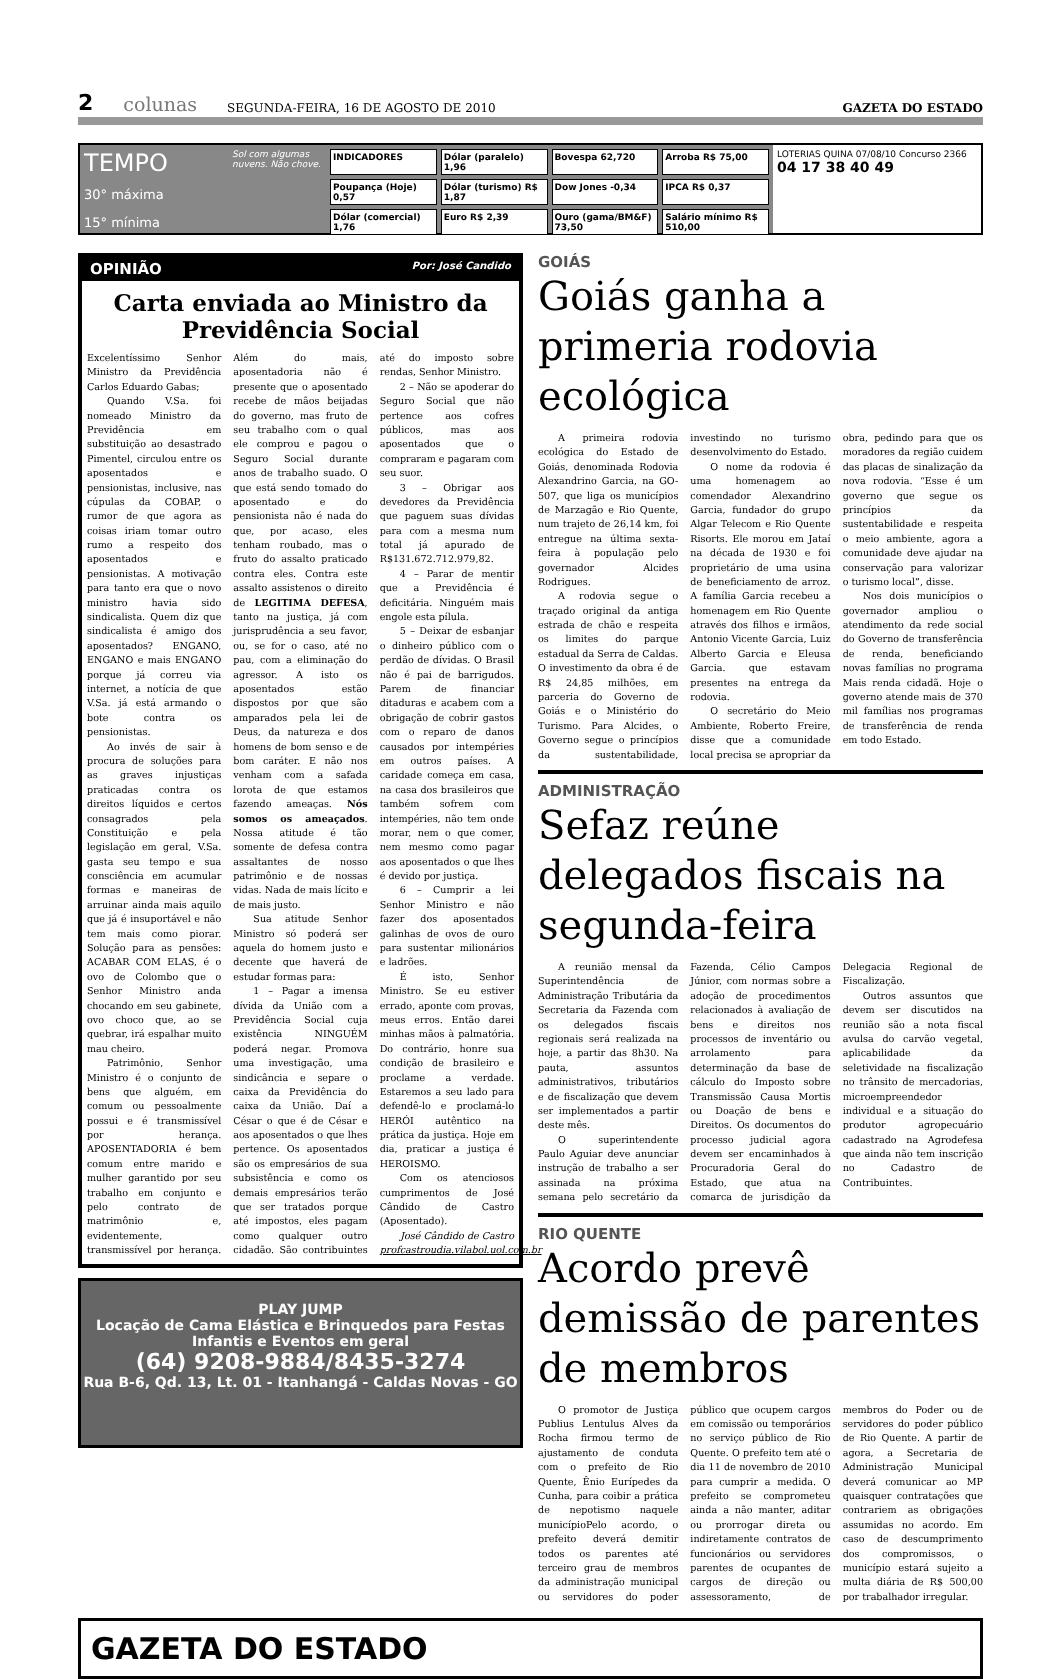2 colunas SEGUNDA-FEIRA, 16 DE AGOSTO DE 2010 GAZETA DO ESTADO
TEMPO
30° máxima
15° mínima
Sol com algumas nuvens. Não chove.
INDICADORES Dólar (paralelo) 1,96 Bovespa 62,720 Arroba R$ 75,00 Poupança (Hoje) 0,57 Dólar (turismo) R$ 1,87 Dow Jones -0,34 IPCA R$ 0,37 Dólar (comercial) 1,76 Euro R$ 2,39 Ouro (gama/BM&F) 73,50 Salário mínimo R$ 510,00
LOTERIAS QUINA 07/08/10 Concurso 2366
04 17 38 40 49
OPINIÃO Por: José Candido
Carta enviada ao Ministro da Previdência Social
Excelentíssimo Senhor Ministro da Previdência Carlos Eduardo Gabas;
Quando V.Sa. foi nomeado Ministro da Previdência em substituição ao desastrado Pimentel, circulou entre os aposentados e pensionistas, inclusive, nas cúpulas da COBAP, o rumor de que agora as coisas iriam tomar outro rumo a respeito dos aposentados e pensionistas. A motivação para tanto era que o novo ministro havia sido sindicalista. Quem diz que sindicalista é amigo dos aposentados? ENGANO, ENGANO e mais ENGANO porque já correu via internet, a notícia de que V.Sa. já está armando o bote contra os pensionistas.
Ao invés de sair à procura de soluções para as graves injustiças praticadas contra os direitos líquidos e certos consagrados pela Constituição e pela legislação em geral, V.Sa. gasta seu tempo e sua consciência em acumular formas e maneiras de arruinar ainda mais aquilo que já é insuportável e não tem mais como piorar. Solução para as pensões: ACABAR COM ELAS, é o ovo de Colombo que o Senhor Ministro anda chocando em seu gabinete, ovo choco que, ao se quebrar, irá espalhar muito mau cheiro.
Patrimônio, Senhor Ministro é o conjunto de bens que alguém, em comum ou pessoalmente possui e é transmissível por herança. APOSENTADORIA é bem comum entre marido e mulher garantido por seu trabalho em conjunto e pelo contrato de matrimônio e, evidentemente, transmissível por herança. Além do mais, aposentadoria não é presente que o aposentado recebe de mãos beijadas do governo, mas fruto de seu trabalho com o qual ele comprou e pagou o Seguro Social durante anos de trabalho suado. O que está sendo tomado do aposentado e do pensionista não é nada do que, por acaso, eles tenham roubado, mas o fruto do assalto praticado contra eles. Contra este assalto assistenos o direito de LEGITIMA DEFESA, tanto na justiça, já com jurisprudência a seu favor, ou, se for o caso, até no pau, com a eliminação do agressor. A isto os aposentados estão dispostos por que são amparados pela lei de Deus, da natureza e dos homens de bom senso e de bom caráter. E não nos venham com a safada lorota de que estamos fazendo ameaças. Nós somos os ameaçados. Nossa atitude é tão somente de defesa contra assaltantes de nosso patrimônio e de nossas vidas. Nada de mais lícito e de mais justo.
Sua atitude Senhor Ministro só poderá ser aquela do homem justo e decente que haverá de estudar formas para:
1 – Pagar a imensa dívida da União com a Previdência Social cuja existência NINGUÉM poderá negar. Promova uma investigação, uma sindicância e separe o caixa da Previdência do caixa da União. Daí a César o que é de César e aos aposentados o que lhes pertence. Os aposentados são os empresários de sua subsistência e como os demais empresários terão que ser tratados porque até impostos, eles pagam como qualquer outro cidadão. São contribuintes até do imposto sobre rendas, Senhor Ministro.
2 – Não se apoderar do Seguro Social que não pertence aos cofres públicos, mas aos aposentados que o compraram e pagaram com seu suor.
3 – Obrigar aos devedores da Previdência que paguem suas dívidas para com a mesma num total já apurado de R$131.672.712.979,82.
4 – Parar de mentir que a Previdência é deficitária. Ninguém mais engole esta pílula.
5 – Deixar de esbanjar o dinheiro público com o perdão de dívidas. O Brasil não é pai de barrigudos. Parem de financiar ditaduras e acabem com a obrigação de cobrir gastos com o reparo de danos causados por intempéries em outros países. A caridade começa em casa, na casa dos brasileiros que também sofrem com intempéries, não tem onde morar, nem o que comer, nem mesmo como pagar aos aposentados o que lhes é devido por justiça.
6 – Cumprir a lei Senhor Ministro e não fazer dos aposentados galinhas de ovos de ouro para sustentar milionários e ladrões.
É isto, Senhor Ministro. Se eu estiver errado, aponte com provas, meus erros. Então darei minhas mãos à palmatória. Do contrário, honre sua condição de brasileiro e proclame a verdade. Estaremos a seu lado para defendê-lo e proclamá-lo HERÓI autêntico na prática da justiça. Hoje em dia, praticar a justiça é HEROISMO.
Com os atenciosos cumprimentos de José Cândido de Castro (Aposentado).
José Cândido de Castro
profcastroudia.vilabol.uol.com.br
PLAY JUMP
Locação de Cama Elástica e Brinquedos para Festas Infantis e Eventos em geral
(64) 9208-9884/8435-3274
Rua B-6, Qd. 13, Lt. 01 - Itanhangá - Caldas Novas - GO
GOIÁS
Goiás ganha a primeria rodovia ecológica
A primeira rodovia ecológica do Estado de Goiás, denominada Rodovia Alexandrino Garcia, na GO-507, que liga os municípios de Marzagão e Rio Quente, num trajeto de 26,14 km, foi entregue na última sexta-feira à população pelo governador Alcides Rodrigues.
A rodovia segue o traçado original da antiga estrada de chão e respeita os limites do parque estadual da Serra de Caldas. O investimento da obra é de R$ 24,85 milhões, em parceria do Governo de Goiás e o Ministério do Turismo. Para Alcides, o Governo segue o princípios da sustentabilidade, investindo no turismo desenvolvimento do Estado.
O nome da rodovia é uma homenagem ao comendador Alexandrino Garcia, fundador do grupo Algar Telecom e Rio Quente Risorts. Ele morou em Jataí na década de 1930 e foi proprietário de uma usina de beneficiamento de arroz. A família Garcia recebeu a homenagem em Rio Quente através dos filhos e irmãos, Antonio Vicente Garcia, Luiz Alberto Garcia e Eleusa Garcia. que estavam presentes na entrega da rodovia.
O secretário do Meio Ambiente, Roberto Freire, disse que a comunidade local precisa se apropriar da obra, pedindo para que os moradores da região cuidem das placas de sinalização da nova rodovia. “Esse é um governo que segue os princípios da sustentabilidade e respeita o meio ambiente, agora a comunidade deve ajudar na conservação para valorizar o turismo local”, disse.
Nos dois municípios o governador ampliou o atendimento da rede social do Governo de transferência de renda, beneficiando novas famílias no programa Mais renda cidadã. Hoje o governo atende mais de 370 mil famílias nos programas de transferência de renda em todo Estado.
ADMINISTRAÇÃO
Sefaz reúne delegados fiscais na segunda-feira
A reunião mensal da Superintendência de Administração Tributária da Secretaria da Fazenda com os delegados fiscais regionais será realizada na hoje, a partir das 8h30. Na pauta, assuntos administrativos, tributários e de fiscalização que devem ser implementados a partir deste mês.
O superintendente Paulo Aguiar deve anunciar instrução de trabalho a ser assinada na próxima semana pelo secretário da Fazenda, Célio Campos Júnior, com normas sobre a adoção de procedimentos relacionados à avaliação de bens e direitos nos processos de inventário ou arrolamento para determinação da base de cálculo do Imposto sobre Transmissão Causa Mortis ou Doação de bens e Direitos. Os documentos do processo judicial agora devem ser encaminhados à Procuradoria Geral do Estado, que atua na comarca de jurisdição da Delegacia Regional de Fiscalização.
Outros assuntos que devem ser discutidos na reunião são a nota fiscal avulsa do carvão vegetal, aplicabilidade da seletividade na fiscalização no trânsito de mercadorias, microempreendedor individual e a situação do produtor agropecuário cadastrado na Agrodefesa que ainda não tem inscrição no Cadastro de Contribuintes.
RIO QUENTE
Acordo prevê demissão de parentes de membros
O promotor de Justiça Publius Lentulus Alves da Rocha firmou termo de ajustamento de conduta com o prefeito de Rio Quente, Ênio Eurípedes da Cunha, para coibir a prática de nepotismo naquele municípioPelo acordo, o prefeito deverá demitir todos os parentes até terceiro grau de membros da administração municipal ou servidores do poder público que ocupem cargos em comissão ou temporários no serviço público de Rio Quente. O prefeito tem até o dia 11 de novembro de 2010 para cumprir a medida. O prefeito se comprometeu ainda a não manter, aditar ou prorrogar direta ou indiretamente contratos de funcionários ou servidores parentes de ocupantes de cargos de direção ou assessoramento, de membros do Poder ou de servidores do poder público de Rio Quente. A partir de agora, a Secretaria de Administração Municipal deverá comunicar ao MP quaisquer contratações que contrariem as obrigações assumidas no acordo. Em caso de descumprimento dos compromissos, o município estará sujeito a multa diária de R$ 500,00 por trabalhador irregular.
GAZETA DO ESTADO